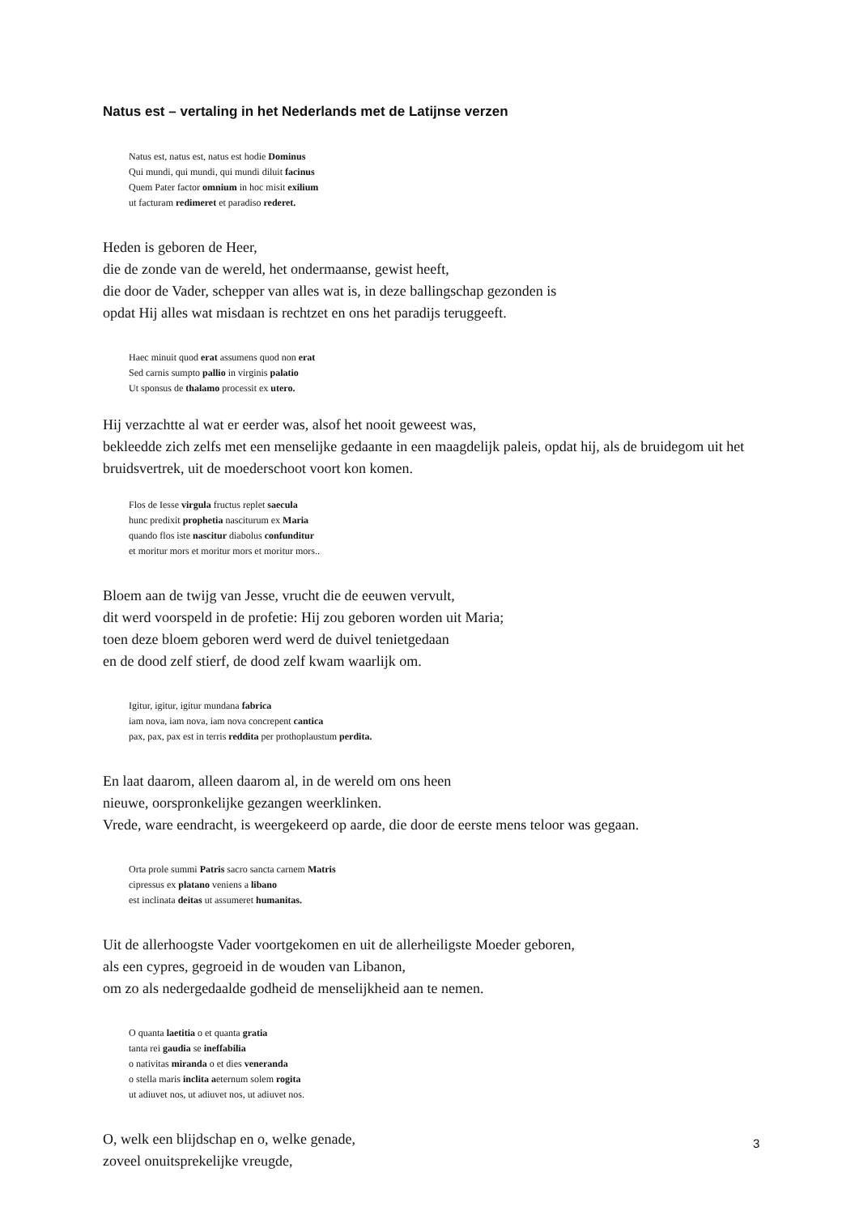Natus est – vertaling in het Nederlands met de Latijnse verzen
Natus est, natus est, natus est hodie Dominus
Qui mundi, qui mundi, qui mundi diluit facinus
Quem Pater factor omnium in hoc misit exilium
ut facturam redimeret et paradiso rederet.
Heden is geboren de Heer,
die de zonde van de wereld, het ondermaanse, gewist heeft,
die door de Vader, schepper van alles wat is, in deze ballingschap gezonden is
opdat Hij alles wat misdaan is rechtzet en ons het paradijs teruggeeft.
Haec minuit quod erat assumens quod non erat
Sed carnis sumpto pallio in virginis palatio
Ut sponsus de thalamo processit ex utero.
Hij verzachtte al wat er eerder was, alsof het nooit geweest was,
bekleedde zich zelfs met een menselijke gedaante in een maagdelijk paleis, opdat hij, als de bruidegom uit het bruidsvertrek, uit de moederschoot voort kon komen.
Flos de Iesse virgula fructus replet saecula
hunc predixit prophetia nasciturum ex Maria
quando flos iste nascitur diabolus confunditur
et moritur mors et moritur mors et moritur mors..
Bloem aan de twijg van Jesse, vrucht die de eeuwen vervult,
dit werd voorspeld in de profetie: Hij zou geboren worden uit Maria;
toen deze bloem geboren werd werd de duivel tenietgedaan
en de dood zelf stierf, de dood zelf kwam waarlijk om.
Igitur, igitur, igitur mundana fabrica
iam nova, iam nova, iam nova concrepent cantica
pax, pax, pax est in terris reddita per prothoplaustum perdita.
En laat daarom, alleen daarom al, in de wereld om ons heen
nieuwe, oorspronkelijke gezangen weerklinken.
Vrede, ware eendracht, is weergekeerd op aarde, die door de eerste mens teloor was gegaan.
Orta prole summi Patris sacro sancta carnem Matris
cipressus ex platano veniens a libano
est inclinata deitas ut assumeret humanitas.
Uit de allerhoogste Vader voortgekomen en uit de allerheiligste Moeder geboren,
als een cypres, gegroeid in de wouden van Libanon,
om zo als nedergedaalde godheid de menselijkheid aan te nemen.
O quanta laetitia o et quanta gratia
tanta rei gaudia se ineffabilia
o nativitas miranda o et dies veneranda
o stella maris inclita aeternum solem rogita
ut adiuvet nos, ut adiuvet nos, ut adiuvet nos.
O, welk een blijdschap en o, welke genade,
zoveel onuitsprekelijke vreugde,
3